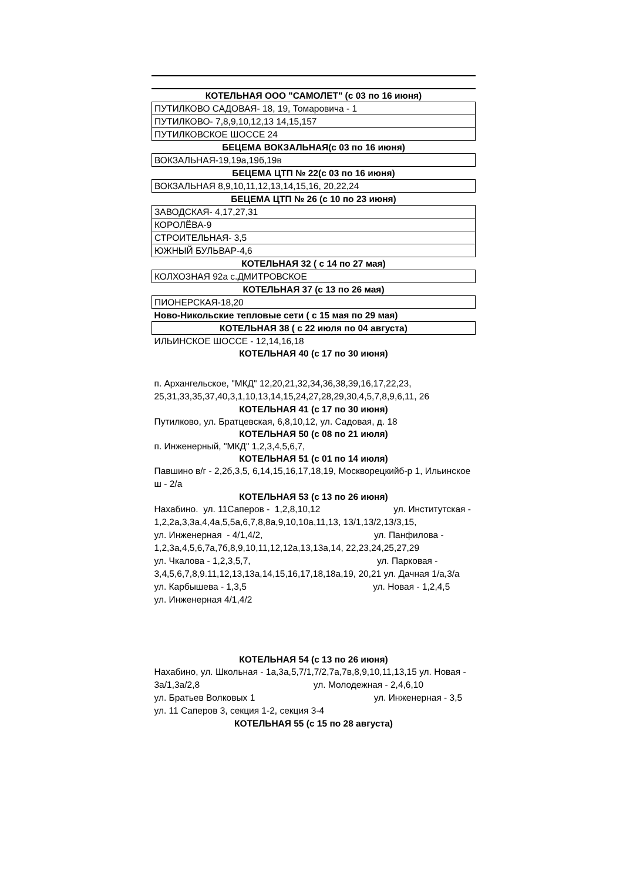| КОТЕЛЬНАЯ ООО "САМОЛЕТ" (с 03 по 16 июня) |
| ПУТИЛКОВО САДОВАЯ- 18, 19, Томаровича - 1 |
| ПУТИЛКОВО- 7,8,9,10,12,13 14,15,157 |
| ПУТИЛКОВСКОЕ ШОССЕ 24 |
| БЕЦЕМА ВОКЗАЛЬНАЯ(с 03 по 16 июня) |
| ВОКЗАЛЬНАЯ-19,19а,19б,19в |
| БЕЦЕМА ЦТП № 22(с 03 по 16 июня) |
| ВОКЗАЛЬНАЯ 8,9,10,11,12,13,14,15,16, 20,22,24 |
| БЕЦЕМА ЦТП № 26 (с 10 по 23 июня) |
| ЗАВОДСКАЯ- 4,17,27,31 |
| КОРОЛЁВА-9 |
| СТРОИТЕЛЬНАЯ- 3,5 |
| ЮЖНЫЙ БУЛЬВАР-4,6 |
| КОТЕЛЬНАЯ 32 ( с 14 по 27 мая) |
| КОЛХОЗНАЯ 92а с.ДМИТРОВСКОЕ |
| КОТЕЛЬНАЯ 37 (с 13 по 26 мая) |
| ПИОНЕРСКАЯ-18,20 |
| Ново-Никольские тепловые сети ( с 15 мая по 29 мая) |
| КОТЕЛЬНАЯ 38 ( с 22 июля по 04 августа) |
| ИЛЬИНСКОЕ ШОССЕ - 12,14,16,18 |
| КОТЕЛЬНАЯ 40 (с 17 по 30 июня) |
| п. Архангельское, "МКД" 12,20,21,32,34,36,38,39,16,17,22,23, 25,31,33,35,37,40,3,1,10,13,14,15,24,27,28,29,30,4,5,7,8,9,6,11, 26 |
| КОТЕЛЬНАЯ 41 (с 17 по 30 июня) |
| Путилково, ул. Братцевская, 6,8,10,12, ул. Садовая, д. 18 |
| КОТЕЛЬНАЯ 50 (с 08 по 21 июля) |
| п. Инженерный, "МКД" 1,2,3,4,5,6,7, |
| КОТЕЛЬНАЯ 51 (с 01 по 14 июля) |
| Павшино в/г - 2,2б,3,5, 6,14,15,16,17,18,19, Москворецкийб-р 1, Ильинское ш - 2/а |
| КОТЕЛЬНАЯ 53 (с 13 по 26 июня) |
| Нахабино. ул. 11Саперов - 1,2,8,10,12 ул. Институтская - 1,2,2а,3,3а,4,4а,5,5а,6,7,8,8а,9,10,10а,11,13, 13/1,13/2,13/3,15, ул. Инженерная - 4/1,4/2, ул. Панфилова - 1,2,3а,4,5,6,7а,7б,8,9,10,11,12,12а,13,13а,14, 22,23,24,25,27,29 ул. Чкалова - 1,2,3,5,7, ул. Парковая - 3,4,5,6,7,8,9.11,12,13,13а,14,15,16,17,18,18а,19, 20,21 ул. Дачная 1/а,3/а ул. Карбышева - 1,3,5 ул. Новая - 1,2,4,5 ул. Инженерная 4/1,4/2 |
| КОТЕЛЬНАЯ 54 (с 13 по 26 июня) |
| Нахабино, ул. Школьная - 1а,3а,5,7/1,7/2,7а,7в,8,9,10,11,13,15 ул. Новая - 3а/1,3а/2,8 ул. Молодежная - 2,4,6,10 ул. Братьев Волковых 1 ул. Инженерная - 3,5 ул. 11 Саперов 3, секция 1-2, секция 3-4 |
| КОТЕЛЬНАЯ 55 (с 15 по 28 августа) |